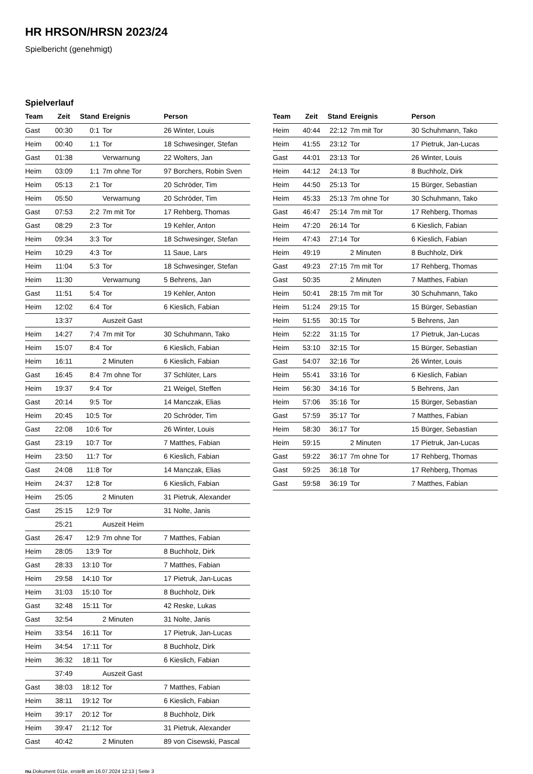HR HRSON/HRSN 2023/24
Spielbericht (genehmigt)
Spielverlauf
| Team | Zeit | Stand | Ereignis | Person |
| --- | --- | --- | --- | --- |
| Gast | 00:30 | 0:1 | Tor | 26 Winter, Louis |
| Heim | 00:40 | 1:1 | Tor | 18 Schwesinger, Stefan |
| Gast | 01:38 | | Verwarnung | 22 Wolters, Jan |
| Heim | 03:09 | 1:1 | 7m ohne Tor | 97 Borchers, Robin Sven |
| Heim | 05:13 | 2:1 | Tor | 20 Schröder, Tim |
| Heim | 05:50 | | Verwarnung | 20 Schröder, Tim |
| Gast | 07:53 | 2:2 | 7m mit Tor | 17 Rehberg, Thomas |
| Gast | 08:29 | 2:3 | Tor | 19 Kehler, Anton |
| Heim | 09:34 | 3:3 | Tor | 18 Schwesinger, Stefan |
| Heim | 10:29 | 4:3 | Tor | 11 Saue, Lars |
| Heim | 11:04 | 5:3 | Tor | 18 Schwesinger, Stefan |
| Heim | 11:30 | | Verwarnung | 5 Behrens, Jan |
| Gast | 11:51 | 5:4 | Tor | 19 Kehler, Anton |
| Heim | 12:02 | 6:4 | Tor | 6 Kieslich, Fabian |
| | 13:37 | | Auszeit Gast | |
| Heim | 14:27 | 7:4 | 7m mit Tor | 30 Schuhmann, Tako |
| Heim | 15:07 | 8:4 | Tor | 6 Kieslich, Fabian |
| Heim | 16:11 | | 2 Minuten | 6 Kieslich, Fabian |
| Gast | 16:45 | 8:4 | 7m ohne Tor | 37 Schlüter, Lars |
| Heim | 19:37 | 9:4 | Tor | 21 Weigel, Steffen |
| Gast | 20:14 | 9:5 | Tor | 14 Manczak, Elias |
| Heim | 20:45 | 10:5 | Tor | 20 Schröder, Tim |
| Gast | 22:08 | 10:6 | Tor | 26 Winter, Louis |
| Gast | 23:19 | 10:7 | Tor | 7 Matthes, Fabian |
| Heim | 23:50 | 11:7 | Tor | 6 Kieslich, Fabian |
| Gast | 24:08 | 11:8 | Tor | 14 Manczak, Elias |
| Heim | 24:37 | 12:8 | Tor | 6 Kieslich, Fabian |
| Heim | 25:05 | | 2 Minuten | 31 Pietruk, Alexander |
| Gast | 25:15 | 12:9 | Tor | 31 Nolte, Janis |
| | 25:21 | | Auszeit Heim | |
| Gast | 26:47 | 12:9 | 7m ohne Tor | 7 Matthes, Fabian |
| Heim | 28:05 | 13:9 | Tor | 8 Buchholz, Dirk |
| Gast | 28:33 | 13:10 | Tor | 7 Matthes, Fabian |
| Heim | 29:58 | 14:10 | Tor | 17 Pietruk, Jan-Lucas |
| Heim | 31:03 | 15:10 | Tor | 8 Buchholz, Dirk |
| Gast | 32:48 | 15:11 | Tor | 42 Reske, Lukas |
| Gast | 32:54 | | 2 Minuten | 31 Nolte, Janis |
| Heim | 33:54 | 16:11 | Tor | 17 Pietruk, Jan-Lucas |
| Heim | 34:54 | 17:11 | Tor | 8 Buchholz, Dirk |
| Heim | 36:32 | 18:11 | Tor | 6 Kieslich, Fabian |
| | 37:49 | | Auszeit Gast | |
| Gast | 38:03 | 18:12 | Tor | 7 Matthes, Fabian |
| Heim | 38:11 | 19:12 | Tor | 6 Kieslich, Fabian |
| Heim | 39:17 | 20:12 | Tor | 8 Buchholz, Dirk |
| Heim | 39:47 | 21:12 | Tor | 31 Pietruk, Alexander |
| Gast | 40:42 | | 2 Minuten | 89 von Cisewski, Pascal |
| Team | Zeit | Stand | Ereignis | Person |
| --- | --- | --- | --- | --- |
| Heim | 40:44 | 22:12 | 7m mit Tor | 30 Schuhmann, Tako |
| Heim | 41:55 | 23:12 | Tor | 17 Pietruk, Jan-Lucas |
| Gast | 44:01 | 23:13 | Tor | 26 Winter, Louis |
| Heim | 44:12 | 24:13 | Tor | 8 Buchholz, Dirk |
| Heim | 44:50 | 25:13 | Tor | 15 Bürger, Sebastian |
| Heim | 45:33 | 25:13 | 7m ohne Tor | 30 Schuhmann, Tako |
| Gast | 46:47 | 25:14 | 7m mit Tor | 17 Rehberg, Thomas |
| Heim | 47:20 | 26:14 | Tor | 6 Kieslich, Fabian |
| Heim | 47:43 | 27:14 | Tor | 6 Kieslich, Fabian |
| Heim | 49:19 | | 2 Minuten | 8 Buchholz, Dirk |
| Gast | 49:23 | 27:15 | 7m mit Tor | 17 Rehberg, Thomas |
| Gast | 50:35 | | 2 Minuten | 7 Matthes, Fabian |
| Heim | 50:41 | 28:15 | 7m mit Tor | 30 Schuhmann, Tako |
| Heim | 51:24 | 29:15 | Tor | 15 Bürger, Sebastian |
| Heim | 51:55 | 30:15 | Tor | 5 Behrens, Jan |
| Heim | 52:22 | 31:15 | Tor | 17 Pietruk, Jan-Lucas |
| Heim | 53:10 | 32:15 | Tor | 15 Bürger, Sebastian |
| Gast | 54:07 | 32:16 | Tor | 26 Winter, Louis |
| Heim | 55:41 | 33:16 | Tor | 6 Kieslich, Fabian |
| Heim | 56:30 | 34:16 | Tor | 5 Behrens, Jan |
| Heim | 57:06 | 35:16 | Tor | 15 Bürger, Sebastian |
| Gast | 57:59 | 35:17 | Tor | 7 Matthes, Fabian |
| Heim | 58:30 | 36:17 | Tor | 15 Bürger, Sebastian |
| Heim | 59:15 | | 2 Minuten | 17 Pietruk, Jan-Lucas |
| Gast | 59:22 | 36:17 | 7m ohne Tor | 17 Rehberg, Thomas |
| Gast | 59:25 | 36:18 | Tor | 17 Rehberg, Thomas |
| Gast | 59:58 | 36:19 | Tor | 7 Matthes, Fabian |
nu.Dokument 011e, erstellt am 16.07.2024 12:13 | Seite 3